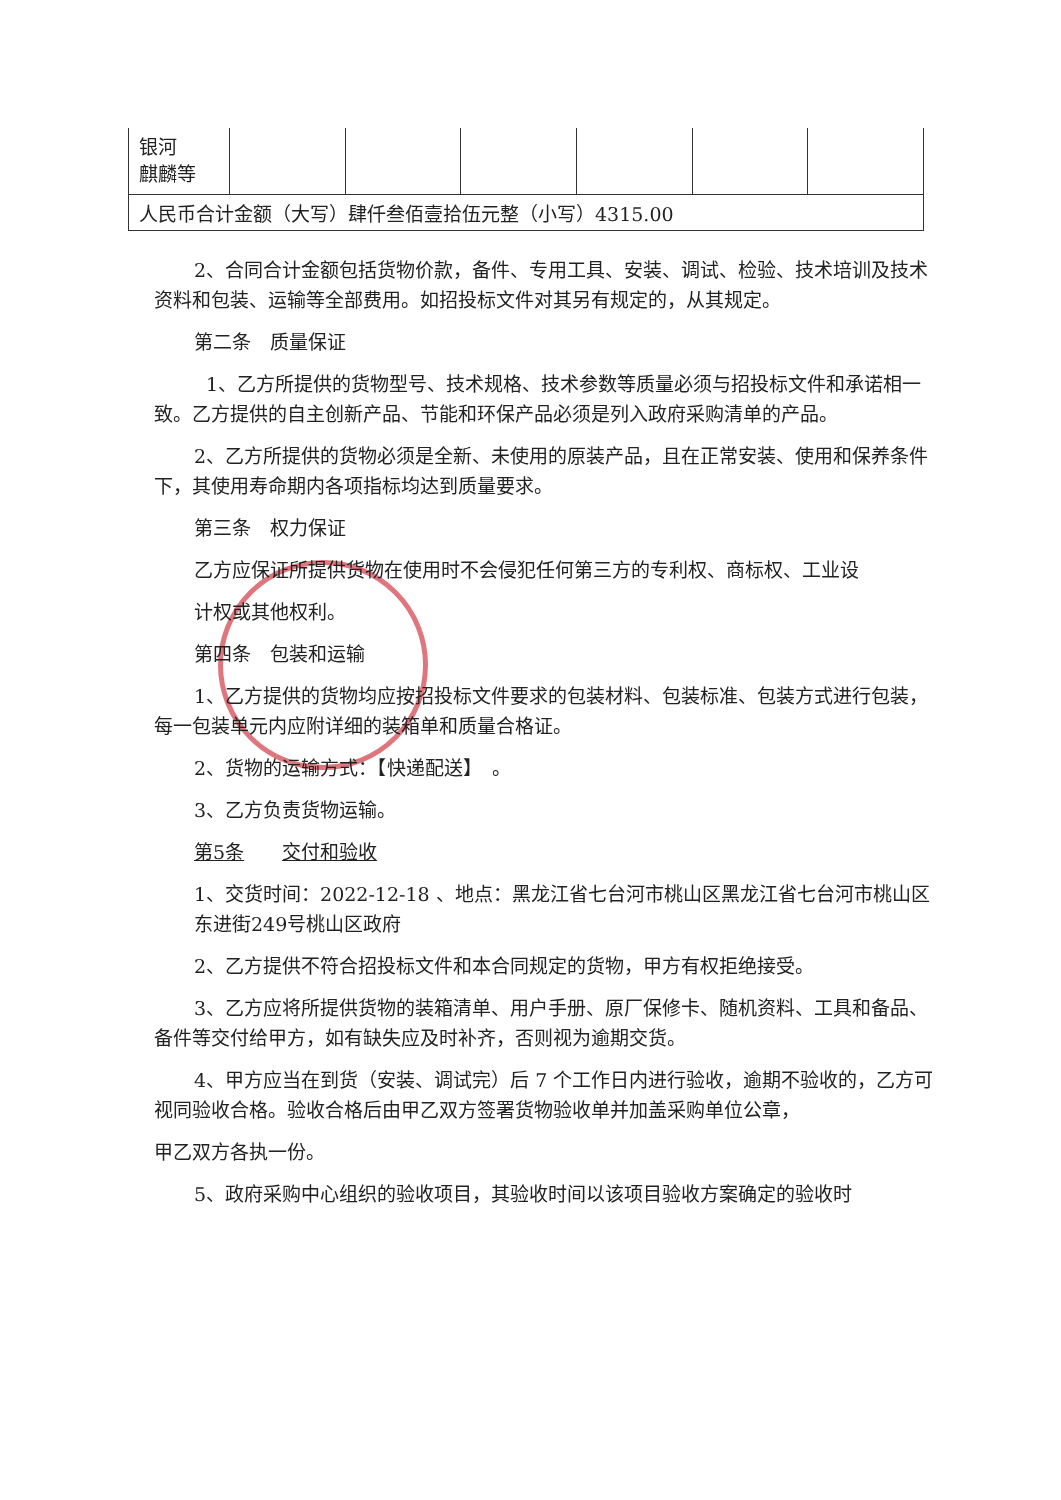| 银河 麒麟等 | | | | | | |
| 人民币合计金额（大写）肆仟叁佰壹拾伍元整（小写）4315.00 | | | | | | |
2、合同合计金额包括货物价款，备件、专用工具、安装、调试、检验、技术培训及技术资料和包装、运输等全部费用。如招投标文件对其另有规定的，从其规定。
第二条　质量保证
1、乙方所提供的货物型号、技术规格、技术参数等质量必须与招投标文件和承诺相一致。乙方提供的自主创新产品、节能和环保产品必须是列入政府采购清单的产品。
2、乙方所提供的货物必须是全新、未使用的原装产品，且在正常安装、使用和保养条件下，其使用寿命期内各项指标均达到质量要求。
第三条　权力保证
乙方应保证所提供货物在使用时不会侵犯任何第三方的专利权、商标权、工业设
计权或其他权利。
第四条　包装和运输
1、乙方提供的货物均应按招投标文件要求的包装材料、包装标准、包装方式进行包装，每一包装单元内应附详细的装箱单和质量合格证。
2、货物的运输方式：【快递配送】　。
3、乙方负责货物运输。
第5条　　交付和验收
1、交货时间：2022-12-18 、地点：黑龙江省七台河市桃山区黑龙江省七台河市桃山区东进街249号桃山区政府
2、乙方提供不符合招投标文件和本合同规定的货物，甲方有权拒绝接受。
3、乙方应将所提供货物的装箱清单、用户手册、原厂保修卡、随机资料、工具和备品、备件等交付给甲方，如有缺失应及时补齐，否则视为逾期交货。
4、甲方应当在到货（安装、调试完）后 7 个工作日内进行验收，逾期不验收的，乙方可视同验收合格。验收合格后由甲乙双方签署货物验收单并加盖采购单位公章，
甲乙双方各执一份。
5、政府采购中心组织的验收项目，其验收时间以该项目验收方案确定的验收时